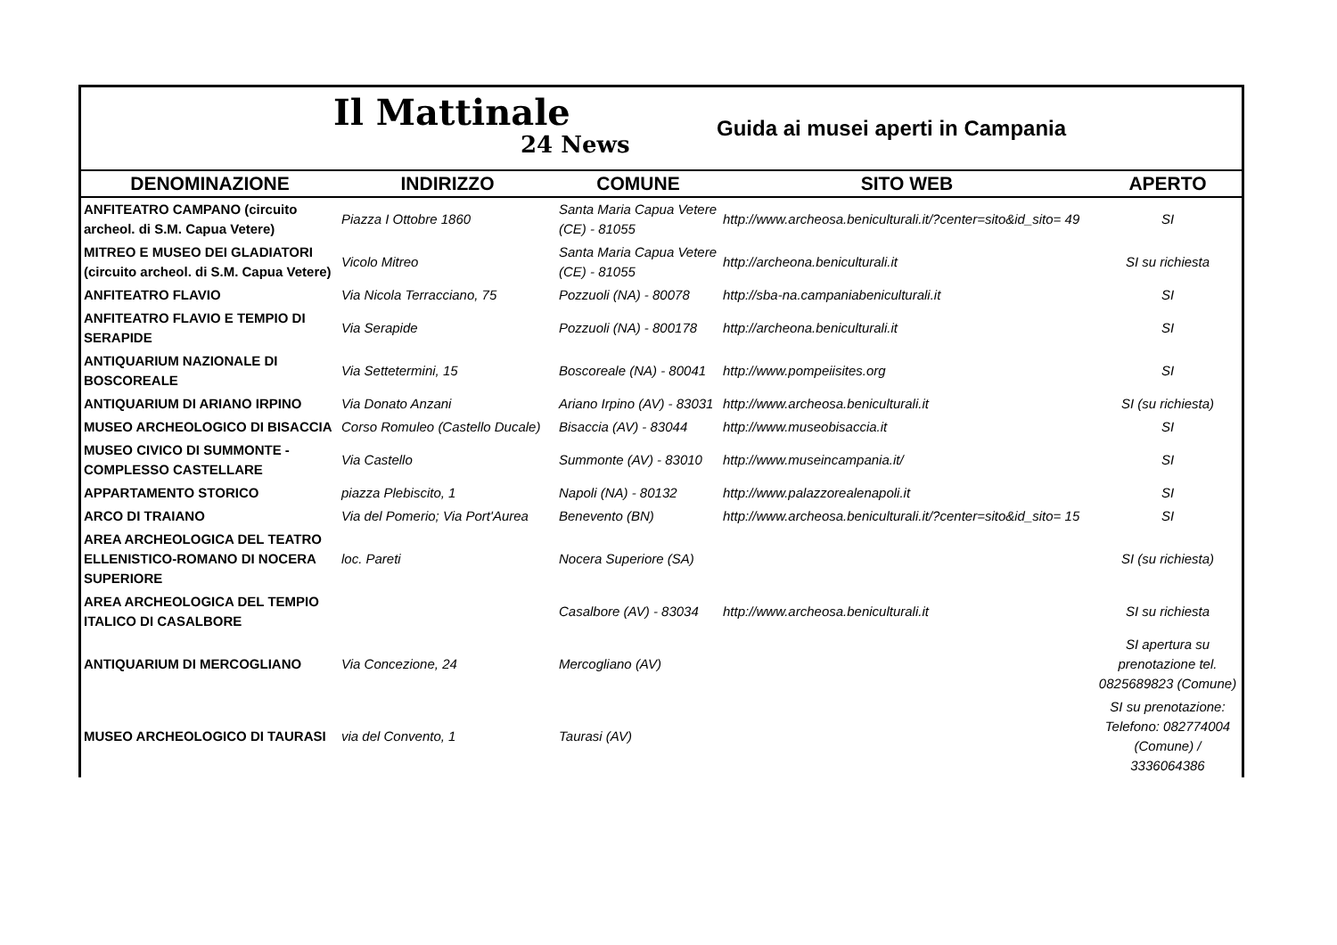Il Mattinale
24 News
Guida ai musei aperti in Campania
| DENOMINAZIONE | INDIRIZZO | COMUNE | SITO WEB | APERTO |
| --- | --- | --- | --- | --- |
| ANFITEATRO CAMPANO (circuito archeol. di S.M. Capua Vetere) | Piazza I Ottobre 1860 | Santa Maria Capua Vetere (CE) - 81055 | http://www.archeosa.beniculturali.it/?center=sito&id_sito= 49 | SI |
| MITREO E MUSEO DEI GLADIATORI (circuito archeol. di S.M. Capua Vetere) | Vicolo Mitreo | Santa Maria Capua Vetere (CE) - 81055 | http://archeona.beniculturali.it | SI su richiesta |
| ANFITEATRO FLAVIO | Via Nicola Terracciano, 75 | Pozzuoli (NA) - 80078 | http://sba-na.campaniabeniculturali.it | SI |
| ANFITEATRO FLAVIO E TEMPIO DI SERAPIDE | Via Serapide | Pozzuoli (NA) - 800178 | http://archeona.beniculturali.it | SI |
| ANTIQUARIUM NAZIONALE DI BOSCOREALE | Via Settetermini, 15 | Boscoreale (NA) - 80041 | http://www.pompeiisites.org | SI |
| ANTIQUARIUM DI ARIANO IRPINO | Via Donato Anzani | Ariano Irpino (AV) - 83031 | http://www.archeosa.beniculturali.it | SI (su richiesta) |
| MUSEO ARCHEOLOGICO DI BISACCIA | Corso Romuleo (Castello Ducale) | Bisaccia (AV) - 83044 | http://www.museobisaccia.it | SI |
| MUSEO CIVICO DI SUMMONTE - COMPLESSO CASTELLARE | Via Castello | Summonte (AV) - 83010 | http://www.museincampania.it/ | SI |
| APPARTAMENTO STORICO | piazza Plebiscito, 1 | Napoli (NA) - 80132 | http://www.palazzorealenapoli.it | SI |
| ARCO DI TRAIANO | Via del Pomerio; Via Port'Aurea | Benevento (BN) | http://www.archeosa.beniculturali.it/?center=sito&id_sito= 15 | SI |
| AREA ARCHEOLOGICA DEL TEATRO ELLENISTICO-ROMANO DI NOCERA SUPERIORE | loc. Pareti | Nocera Superiore (SA) | | SI (su richiesta) |
| AREA ARCHEOLOGICA DEL TEMPIO ITALICO DI CASALBORE | | Casalbore (AV) - 83034 | http://www.archeosa.beniculturali.it | SI su richiesta |
| ANTIQUARIUM DI MERCOGLIANO | Via Concezione, 24 | Mercogliano (AV) | | SI apertura su prenotazione tel. 0825689823 (Comune) |
| MUSEO ARCHEOLOGICO DI TAURASI | via del Convento, 1 | Taurasi (AV) | | SI su prenotazione: Telefono: 082774004 (Comune) / 3336064386 |